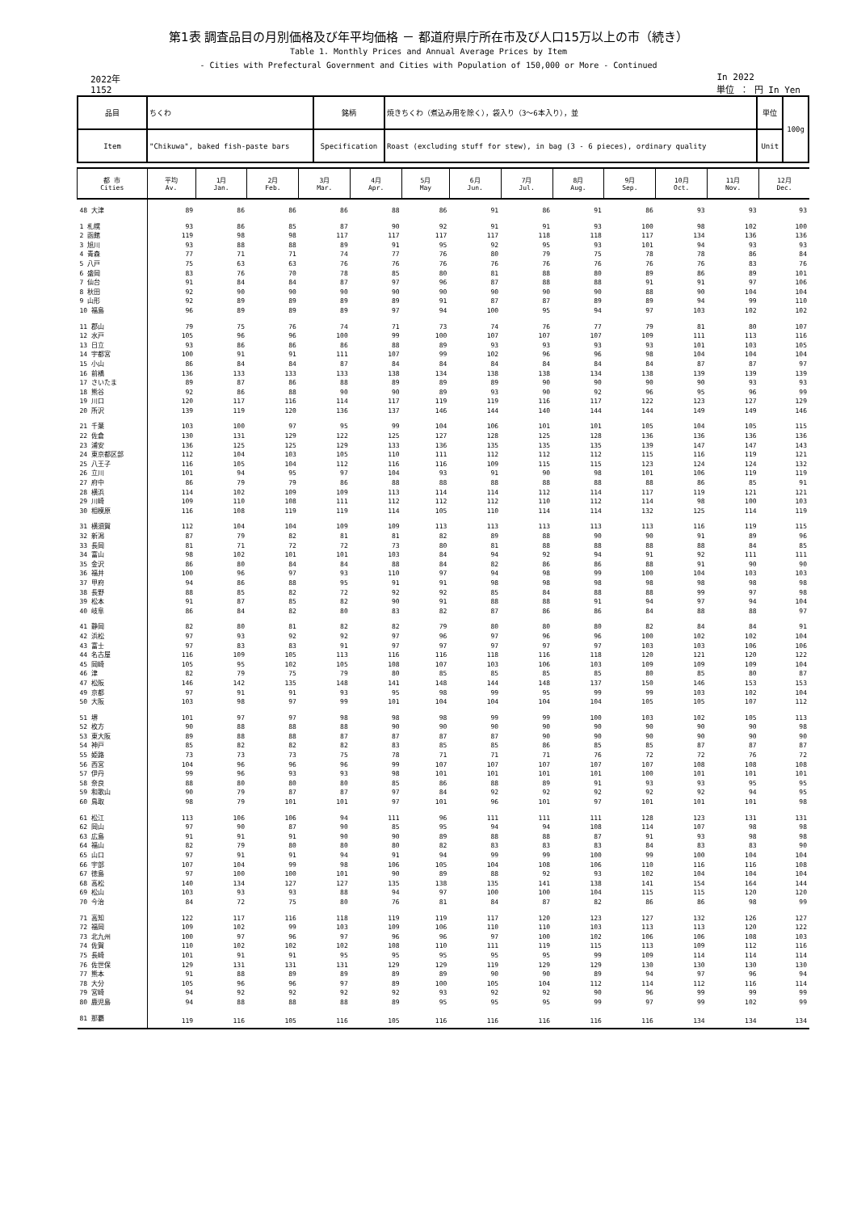第1表 調査品目の月別価格及び年平均価格 － 都道府県庁所在市及び人口15万以上の市（続き）
Table 1. Monthly Prices and Annual Average Prices by Item
- Cities with Prefectural Government and Cities with Population of 150,000 or More - Continued
2022年
1152
In 2022
単位 ： 円 In Yen
| 品目 | ちくわ | 銘柄 | 焼きちくわ（煮込み用を除く），袋入り（3～6本入り），並 | 単位 | 100g |
| Item | "Chikuwa", baked fish-paste bars | Specification | Roast (excluding stuff for stew), in bag (3 - 6 pieces), ordinary quality | Unit | |
| 都 市 Cities | 平均 Av. | 1月 Jan. | 2月 Feb. | 3月 Mar. | 4月 Apr. | 5月 May | 6月 Jun. | 7月 Jul. | 8月 Aug. | 9月 Sep. | 10月 Oct. | 11月 Nov. | 12月 Dec. |
| --- | --- | --- | --- | --- | --- | --- | --- | --- | --- | --- | --- | --- | --- |
| 48 大津 | 89 | 86 | 86 | 86 | 88 | 86 | 91 | 86 | 91 | 86 | 93 | 93 | 93 |
| 1 札幌 | 93 | 86 | 85 | 87 | 90 | 92 | 91 | 91 | 93 | 100 | 98 | 102 | 100 |
| 2 函館 | 119 | 98 | 98 | 117 | 117 | 117 | 117 | 118 | 118 | 117 | 134 | 136 | 136 |
| 3 旭川 | 93 | 88 | 88 | 89 | 91 | 95 | 92 | 95 | 93 | 101 | 94 | 93 | 93 |
| 4 青森 | 77 | 71 | 71 | 74 | 77 | 76 | 80 | 79 | 75 | 78 | 78 | 86 | 84 |
| 5 八戸 | 75 | 63 | 63 | 76 | 76 | 76 | 76 | 76 | 76 | 76 | 76 | 83 | 76 |
| 6 盛岡 | 83 | 76 | 70 | 78 | 85 | 80 | 81 | 88 | 80 | 89 | 86 | 89 | 101 |
| 7 仙台 | 91 | 84 | 84 | 87 | 97 | 96 | 87 | 88 | 88 | 91 | 91 | 97 | 106 |
| 8 秋田 | 92 | 90 | 90 | 90 | 90 | 90 | 90 | 90 | 90 | 88 | 90 | 104 | 104 |
| 9 山形 | 92 | 89 | 89 | 89 | 89 | 91 | 87 | 87 | 89 | 89 | 94 | 99 | 110 |
| 10 福島 | 96 | 89 | 89 | 89 | 97 | 94 | 100 | 95 | 94 | 97 | 103 | 102 | 102 |
| 11 郡山 | 79 | 75 | 76 | 74 | 71 | 73 | 74 | 76 | 77 | 79 | 81 | 80 | 107 |
| 12 水戸 | 105 | 96 | 96 | 100 | 99 | 100 | 107 | 107 | 107 | 109 | 111 | 113 | 116 |
| 13 日立 | 93 | 86 | 86 | 86 | 88 | 89 | 93 | 93 | 93 | 93 | 101 | 103 | 105 |
| 14 宇都宮 | 100 | 91 | 91 | 111 | 107 | 99 | 102 | 96 | 96 | 98 | 104 | 104 | 104 |
| 15 小山 | 86 | 84 | 84 | 87 | 84 | 84 | 84 | 84 | 84 | 84 | 87 | 87 | 97 |
| 16 前橋 | 136 | 133 | 133 | 133 | 138 | 134 | 138 | 138 | 134 | 138 | 139 | 139 | 139 |
| 17 さいたま | 89 | 87 | 86 | 88 | 89 | 89 | 89 | 90 | 90 | 90 | 90 | 93 | 93 |
| 18 熊谷 | 92 | 86 | 88 | 90 | 90 | 89 | 93 | 90 | 92 | 96 | 95 | 96 | 99 |
| 19 川口 | 120 | 117 | 116 | 114 | 117 | 119 | 119 | 116 | 117 | 122 | 123 | 127 | 129 |
| 20 所沢 | 139 | 119 | 120 | 136 | 137 | 146 | 144 | 140 | 144 | 144 | 149 | 149 | 146 |
| 21 千葉 | 103 | 100 | 97 | 95 | 99 | 104 | 106 | 101 | 101 | 105 | 104 | 105 | 115 |
| 22 佐倉 | 130 | 131 | 129 | 122 | 125 | 127 | 128 | 125 | 128 | 136 | 136 | 136 | 136 |
| 23 浦安 | 136 | 125 | 125 | 129 | 133 | 136 | 135 | 135 | 135 | 139 | 147 | 147 | 143 |
| 24 東京都区部 | 112 | 104 | 103 | 105 | 110 | 111 | 112 | 112 | 112 | 115 | 116 | 119 | 121 |
| 25 八王子 | 116 | 105 | 104 | 112 | 116 | 116 | 109 | 115 | 115 | 123 | 124 | 124 | 132 |
| 26 立川 | 101 | 94 | 95 | 97 | 104 | 93 | 91 | 90 | 98 | 101 | 106 | 119 | 119 |
| 27 府中 | 86 | 79 | 79 | 86 | 88 | 88 | 88 | 88 | 88 | 88 | 86 | 85 | 91 |
| 28 横浜 | 114 | 102 | 109 | 109 | 113 | 114 | 114 | 112 | 114 | 117 | 119 | 121 | 121 |
| 29 川崎 | 109 | 110 | 108 | 111 | 112 | 112 | 112 | 110 | 112 | 114 | 98 | 100 | 103 |
| 30 相模原 | 116 | 108 | 119 | 119 | 114 | 105 | 110 | 114 | 114 | 132 | 125 | 114 | 119 |
| 31 横須賀 | 112 | 104 | 104 | 109 | 109 | 113 | 113 | 113 | 113 | 113 | 116 | 119 | 115 |
| 32 新潟 | 87 | 79 | 82 | 81 | 81 | 82 | 89 | 88 | 90 | 90 | 91 | 89 | 96 |
| 33 長岡 | 81 | 71 | 72 | 72 | 73 | 80 | 81 | 88 | 88 | 88 | 88 | 84 | 85 |
| 34 富山 | 98 | 102 | 101 | 101 | 103 | 84 | 94 | 92 | 94 | 91 | 92 | 111 | 111 |
| 35 金沢 | 86 | 80 | 84 | 84 | 88 | 84 | 82 | 86 | 86 | 88 | 91 | 90 | 90 |
| 36 福井 | 100 | 96 | 97 | 93 | 110 | 97 | 94 | 98 | 99 | 100 | 104 | 103 | 103 |
| 37 甲府 | 94 | 86 | 88 | 95 | 91 | 91 | 98 | 98 | 98 | 98 | 98 | 98 | 98 |
| 38 長野 | 88 | 85 | 82 | 72 | 92 | 92 | 85 | 84 | 88 | 88 | 99 | 97 | 98 |
| 39 松本 | 91 | 87 | 85 | 82 | 90 | 91 | 88 | 88 | 91 | 94 | 97 | 94 | 104 |
| 40 岐阜 | 86 | 84 | 82 | 80 | 83 | 82 | 87 | 86 | 86 | 84 | 88 | 88 | 97 |
| 41 静岡 | 82 | 80 | 81 | 82 | 82 | 79 | 80 | 80 | 80 | 82 | 84 | 84 | 91 |
| 42 浜松 | 97 | 93 | 92 | 92 | 97 | 96 | 97 | 96 | 96 | 100 | 102 | 102 | 104 |
| 43 富士 | 97 | 83 | 83 | 91 | 97 | 97 | 97 | 97 | 97 | 103 | 103 | 106 | 106 |
| 44 名古屋 | 116 | 109 | 105 | 113 | 116 | 116 | 118 | 116 | 118 | 120 | 121 | 120 | 122 |
| 45 岡崎 | 105 | 95 | 102 | 105 | 108 | 107 | 103 | 106 | 103 | 109 | 109 | 109 | 104 |
| 46 津 | 82 | 79 | 75 | 79 | 80 | 85 | 85 | 85 | 85 | 80 | 85 | 80 | 87 |
| 47 松阪 | 146 | 142 | 135 | 148 | 141 | 148 | 144 | 148 | 137 | 150 | 146 | 153 | 153 |
| 49 京都 | 97 | 91 | 91 | 93 | 95 | 98 | 99 | 95 | 99 | 99 | 103 | 102 | 104 |
| 50 大阪 | 103 | 98 | 97 | 99 | 101 | 104 | 104 | 104 | 104 | 105 | 105 | 107 | 112 |
| 51 堺 | 101 | 97 | 97 | 98 | 98 | 98 | 99 | 99 | 100 | 103 | 102 | 105 | 113 |
| 52 枚方 | 90 | 88 | 88 | 88 | 90 | 90 | 90 | 90 | 90 | 90 | 90 | 90 | 98 |
| 53 東大阪 | 89 | 88 | 88 | 87 | 87 | 87 | 87 | 90 | 90 | 90 | 90 | 90 | 90 |
| 54 神戸 | 85 | 82 | 82 | 82 | 83 | 85 | 85 | 86 | 85 | 85 | 87 | 87 | 87 |
| 55 姫路 | 73 | 73 | 73 | 75 | 78 | 71 | 71 | 71 | 76 | 72 | 72 | 76 | 72 |
| 56 西宮 | 104 | 96 | 96 | 96 | 99 | 107 | 107 | 107 | 107 | 107 | 108 | 108 | 108 |
| 57 伊丹 | 99 | 96 | 93 | 93 | 98 | 101 | 101 | 101 | 101 | 100 | 101 | 101 | 101 |
| 58 奈良 | 88 | 80 | 80 | 80 | 85 | 86 | 88 | 89 | 91 | 93 | 93 | 95 | 95 |
| 59 和歌山 | 90 | 79 | 87 | 87 | 97 | 84 | 92 | 92 | 92 | 92 | 92 | 94 | 95 |
| 60 鳥取 | 98 | 79 | 101 | 101 | 97 | 101 | 96 | 101 | 97 | 101 | 101 | 101 | 98 |
| 61 松江 | 113 | 106 | 106 | 94 | 111 | 96 | 111 | 111 | 111 | 128 | 123 | 131 | 131 |
| 62 岡山 | 97 | 90 | 87 | 90 | 85 | 95 | 94 | 94 | 108 | 114 | 107 | 98 | 98 |
| 63 広島 | 91 | 91 | 91 | 90 | 90 | 89 | 88 | 88 | 87 | 91 | 93 | 98 | 98 |
| 64 福山 | 82 | 79 | 80 | 80 | 80 | 82 | 83 | 83 | 83 | 84 | 83 | 83 | 90 |
| 65 山口 | 97 | 91 | 91 | 94 | 91 | 94 | 99 | 99 | 100 | 99 | 100 | 104 | 104 |
| 66 宇部 | 107 | 104 | 99 | 98 | 106 | 105 | 104 | 108 | 106 | 110 | 116 | 116 | 108 |
| 67 徳島 | 97 | 100 | 100 | 101 | 90 | 89 | 88 | 92 | 93 | 102 | 104 | 104 | 104 |
| 68 高松 | 140 | 134 | 127 | 127 | 135 | 138 | 135 | 141 | 138 | 141 | 154 | 164 | 144 |
| 69 松山 | 103 | 93 | 93 | 88 | 94 | 97 | 100 | 100 | 104 | 115 | 115 | 120 | 120 |
| 70 今治 | 84 | 72 | 75 | 80 | 76 | 81 | 84 | 87 | 82 | 86 | 86 | 98 | 99 |
| 71 高知 | 122 | 117 | 116 | 118 | 119 | 119 | 117 | 120 | 123 | 127 | 132 | 126 | 127 |
| 72 福岡 | 109 | 102 | 99 | 103 | 109 | 106 | 110 | 110 | 103 | 113 | 113 | 120 | 122 |
| 73 北九州 | 100 | 97 | 96 | 97 | 96 | 96 | 97 | 100 | 102 | 106 | 106 | 108 | 103 |
| 74 佐賀 | 110 | 102 | 102 | 102 | 108 | 110 | 111 | 119 | 115 | 113 | 109 | 112 | 116 |
| 75 長崎 | 101 | 91 | 91 | 95 | 95 | 95 | 95 | 95 | 99 | 109 | 114 | 114 | 114 |
| 76 佐世保 | 129 | 131 | 131 | 131 | 129 | 129 | 119 | 129 | 129 | 130 | 130 | 130 | 130 |
| 77 熊本 | 91 | 88 | 89 | 89 | 89 | 89 | 90 | 90 | 89 | 94 | 97 | 96 | 94 |
| 78 大分 | 105 | 96 | 96 | 97 | 89 | 100 | 105 | 104 | 112 | 114 | 112 | 116 | 114 |
| 79 宮崎 | 94 | 92 | 92 | 92 | 92 | 93 | 92 | 92 | 90 | 96 | 99 | 99 | 99 |
| 80 鹿児島 | 94 | 88 | 88 | 88 | 89 | 95 | 95 | 95 | 99 | 97 | 99 | 102 | 99 |
| 81 那覇 | 119 | 116 | 105 | 116 | 105 | 116 | 116 | 116 | 116 | 116 | 134 | 134 | 134 |